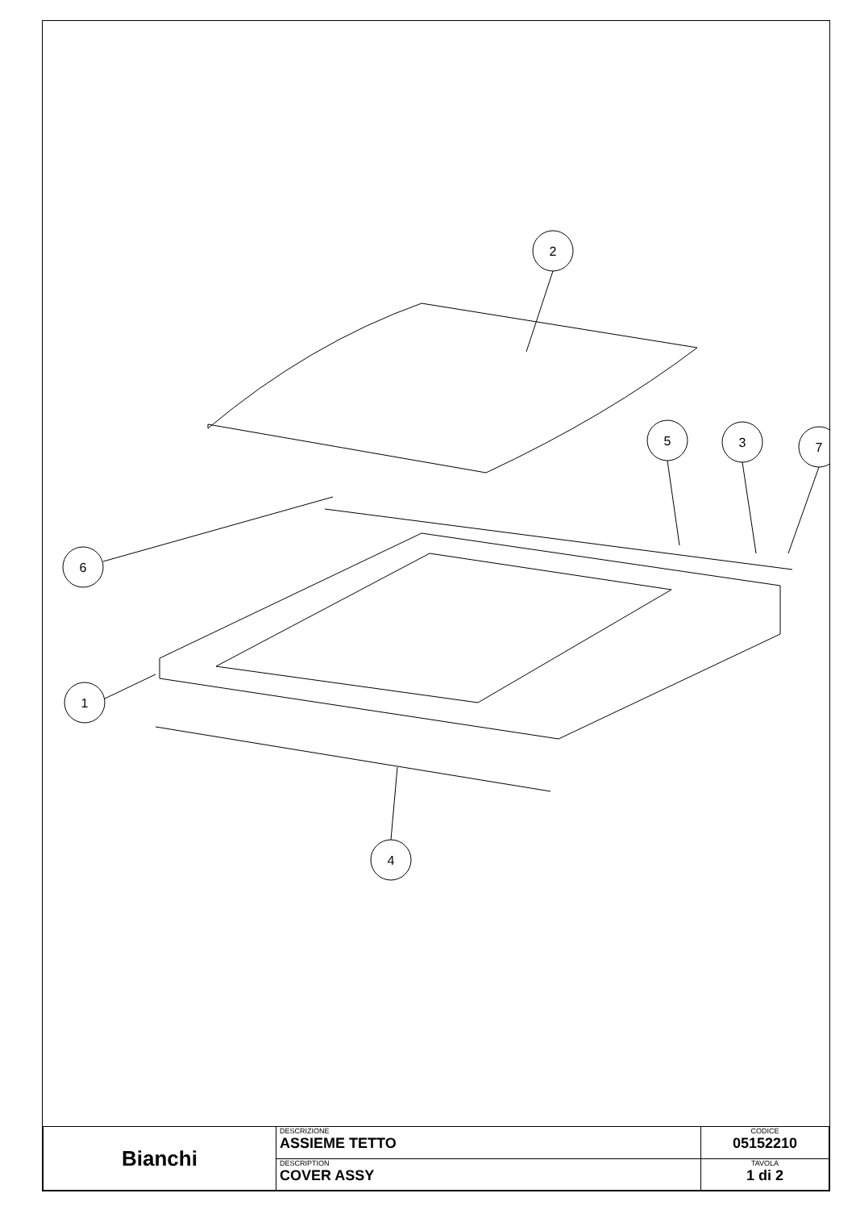2
5
3
7
6
1
4
| Bianchi | DESCRIZIONE ASSIEME TETTO | CODICE 05152210 |
| | DESCRIPTION COVER ASSY | TAVOLA 1 di 2 |